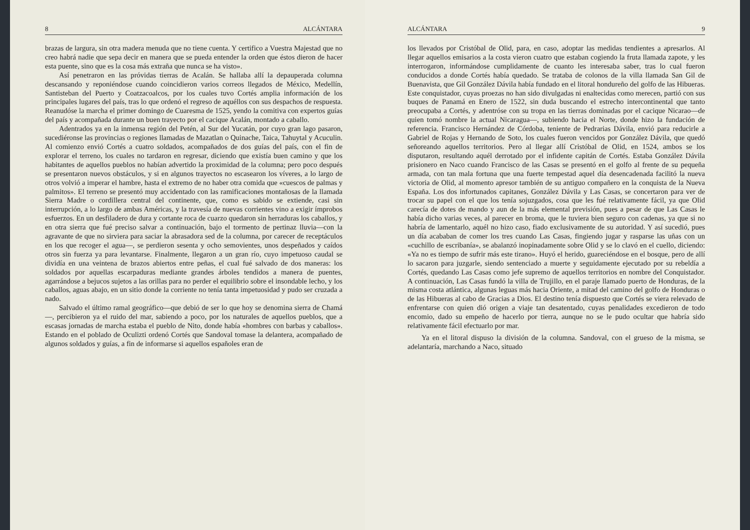8 ALCÁNTARA
brazas de largura, sin otra madera menuda que no tiene cuenta. Y certifico a Vuestra Majestad que no creo habrá nadie que sepa decir en manera que se pueda entender la orden que éstos dieron de hacer esta puente, sino que es la cosa más extraña que nunca se ha visto».
Así penetraron en las próvidas tierras de Acalán. Se hallaba allí la depauperada columna descansando y reponiéndose cuando coincidieron varios correos llegados de México, Medellín, Santisteban del Puerto y Coatzacoalcos, por los cuales tuvo Cortés amplia información de los principales lugares del país, tras lo que ordenó el regreso de aquéllos con sus despachos de respuesta. Reanudóse la marcha el primer domingo de Cuaresma de 1525, yendo la comitiva con expertos guías del país y acompañada durante un buen trayecto por el cacique Acalán, montado a caballo.
Adentrados ya en la inmensa región del Petén, al Sur del Yucatán, por cuyo gran lago pasaron, sucediéronse las provincias o regiones llamadas de Mazatlan o Quinache, Taica, Tahuytal y Acuculin. Al comienzo envió Cortés a cuatro soldados, acompañados de dos guías del país, con el fin de explorar el terreno, los cuales no tardaron en regresar, diciendo que existía buen camino y que los habitantes de aquellos pueblos no habían advertido la proximidad de la columna; pero poco después se presentaron nuevos obstáculos, y si en algunos trayectos no escasearon los víveres, a lo largo de otros volvió a imperar el hambre, hasta el extremo de no haber otra comida que «cuescos de palmas y palmitos». El terreno se presentó muy accidentado con las ramificaciones montañosas de la llamada Sierra Madre o cordillera central del continente, que, como es sabido se extiende, casi sin interrupción, a lo largo de ambas Américas, y la travesía de nuevas corrientes vino a exigir ímprobos esfuerzos. En un desfiladero de dura y cortante roca de cuarzo quedaron sin herraduras los caballos, y en otra sierra que fué preciso salvar a continuación, bajo el tormento de pertinaz lluvia—con la agravante de que no sirviera para saciar la abrasadora sed de la columna, por carecer de receptáculos en los que recoger el agua—, se perdieron sesenta y ocho semovientes, unos despeñados y caídos otros sin fuerza ya para levantarse. Finalmente, llegaron a un gran río, cuyo impetuoso caudal se dividía en una veintena de brazos abiertos entre peñas, el cual fué salvado de dos maneras: los soldados por aquellas escarpaduras mediante grandes árboles tendidos a manera de puentes, agarrándose a bejucos sujetos a las orillas para no perder el equilibrio sobre el insondable lecho, y los caballos, aguas abajo, en un sitio donde la corriente no tenía tanta impetuosidad y pudo ser cruzada a nado.
Salvado el último ramal geográfico—que debió de ser lo que hoy se denomina sierra de Chamá—, percibieron ya el ruido del mar, sabiendo a poco, por los naturales de aquellos pueblos, que a escasas jornadas de marcha estaba el pueblo de Nito, donde había «hombres con barbas y caballos». Estando en el poblado de Oculizti ordenó Cortés que Sandoval tomase la delantera, acompañado de algunos soldados y guías, a fin de informarse si aquellos españoles eran de
ALCÁNTARA 9
los llevados por Cristóbal de Olid, para, en caso, adoptar las medidas tendientes a apresarlos. Al llegar aquellos emisarios a la costa vieron cuatro que estaban cogiendo la fruta llamada zapote, y les interrogaron, informándose cumplidamente de cuanto les interesaba saber, tras lo cual fueron conducidos a donde Cortés había quedado. Se trataba de colonos de la villa llamada San Gil de Buenavista, que Gil González Dávila había fundado en el litoral hondureño del golfo de las Hibueras. Este conquistador, cuyas proezas no han sido divulgadas ni enaltecidas como merecen, partió con sus buques de Panamá en Enero de 1522, sin duda buscando el estrecho intercontinental que tanto preocupaba a Cortés, y adentróse con su tropa en las tierras dominadas por el cacique Nicarao—de quien tomó nombre la actual Nicaragua—, subiendo hacia el Norte, donde hizo la fundación de referencia. Francisco Hernández de Córdoba, teniente de Pedrarias Dávila, envió para reducirle a Gabriel de Rojas y Hernando de Soto, los cuales fueron vencidos por González Dávila, que quedó señoreando aquellos territorios. Pero al llegar allí Cristóbal de Olid, en 1524, ambos se los disputaron, resultando aquél derrotado por el infidente capitán de Cortés. Estaba González Dávila prisionero en Naco cuando Francisco de las Casas se presentó en el golfo al frente de su pequeña armada, con tan mala fortuna que una fuerte tempestad aquel día desencadenada facilitó la nueva victoria de Olid, al momento apresor también de su antiguo compañero en la conquista de la Nueva España. Los dos infortunados capitanes, González Dávila y Las Casas, se concertaron para ver de trocar su papel con el que los tenía sojuzgados, cosa que les fué relativamente fácil, ya que Olid carecía de dotes de mando y aun de la más elemental previsión, pues a pesar de que Las Casas le había dicho varias veces, al parecer en broma, que le tuviera bien seguro con cadenas, ya que si no habría de lamentarlo, aquél no hizo caso, fiado exclusivamente de su autoridad. Y así sucedió, pues un día acababan de comer los tres cuando Las Casas, fingiendo jugar y rasparse las uñas con un «cuchillo de escribanía», se abalanzó inopinadamente sobre Olid y se lo clavó en el cuello, diciendo: «Ya no es tiempo de sufrir más este tirano». Huyó el herido, guareciéndose en el bosque, pero de allí lo sacaron para juzgarle, siendo sentenciado a muerte y seguidamente ejecutado por su rebeldía a Cortés, quedando Las Casas como jefe supremo de aquellos territorios en nombre del Conquistador. A continuación, Las Casas fundó la villa de Trujillo, en el paraje llamado puerto de Honduras, de la misma costa atlántica, algunas leguas más hacia Oriente, a mitad del camino del golfo de Honduras o de las Hibueras al cabo de Gracias a Dios. El destino tenía dispuesto que Cortés se viera relevado de enfrentarse con quien dió origen a viaje tan desatentado, cuyas penalidades excedieron de todo encomio, dado su empeño de hacerlo por tierra, aunque no se le pudo ocultar que habría sido relativamente fácil efectuarlo por mar.
Ya en el litoral dispuso la división de la columna. Sandoval, con el grueso de la misma, se adelantaría, marchando a Naco, situado